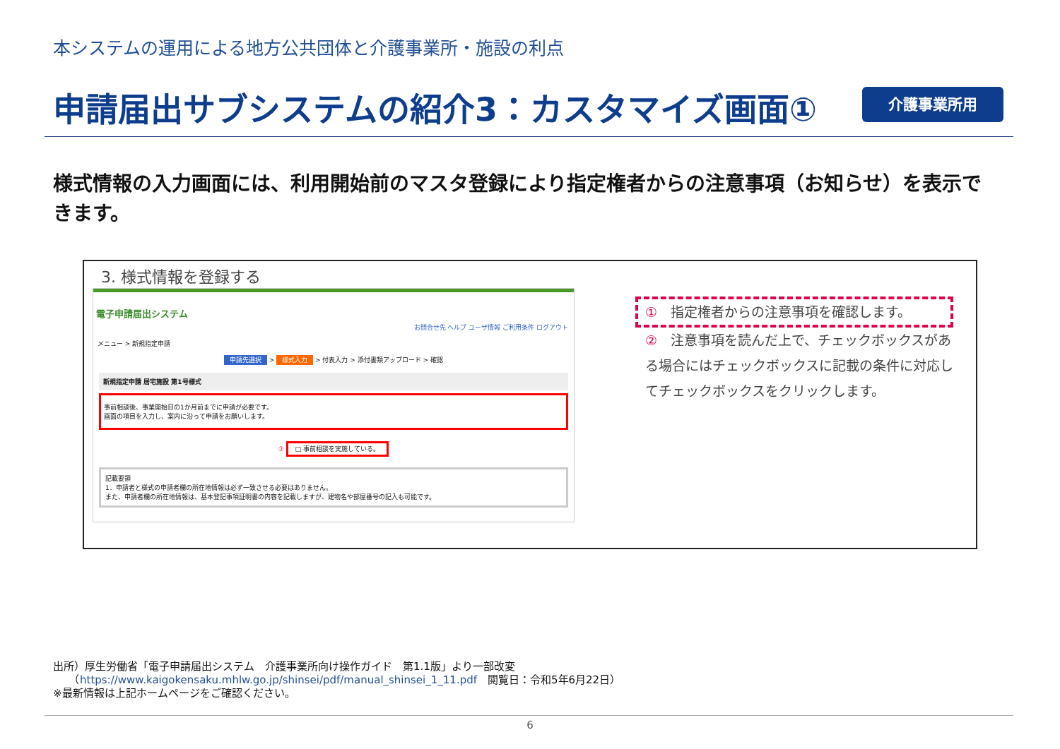本システムの運用による地方公共団体と介護事業所・施設の利点
申請届出サブシステムの紹介3：カスタマイズ画面①
介護事業所用
様式情報の入力画面には、利用開始前のマスタ登録により指定権者からの注意事項（お知らせ）を表示できます。
3. 様式情報を登録する
電子申請届出システム
お問合せ先 ヘルプ ユーザ情報 ご利用条件 ログアウト
メニュー > 新規指定申請
申請先選択 > 様式入力 > 付表入力 > 添付書類アップロード > 確認
新規指定申請 居宅施設 第1号様式
事前相談後、事業開始日の1か月前までに申請が必要です。
画面の項目を入力し、案内に沿って申請をお願いします。
② □ 事前相談を実施している。
記載要領
1．申請者と様式の申請者欄の所在地情報は必ず一致させる必要はありません。
また、申請者欄の所在地情報は、基本登記事項証明書の内容を記載しますが、建物名や部屋番号の記入も可能です。
①　指定権者からの注意事項を確認します。
②　注意事項を読んだ上で、チェックボックスがある場合にはチェックボックスに記載の条件に対応してチェックボックスをクリックします。
出所）厚生労働省「電子申請届出システム　介護事業所向け操作ガイド　第1.1版」より一部改変
　　（https://www.kaigokensaku.mhlw.go.jp/shinsei/pdf/manual_shinsei_1_11.pdf　閲覧日：令和5年6月22日）
※最新情報は上記ホームページをご確認ください。
6